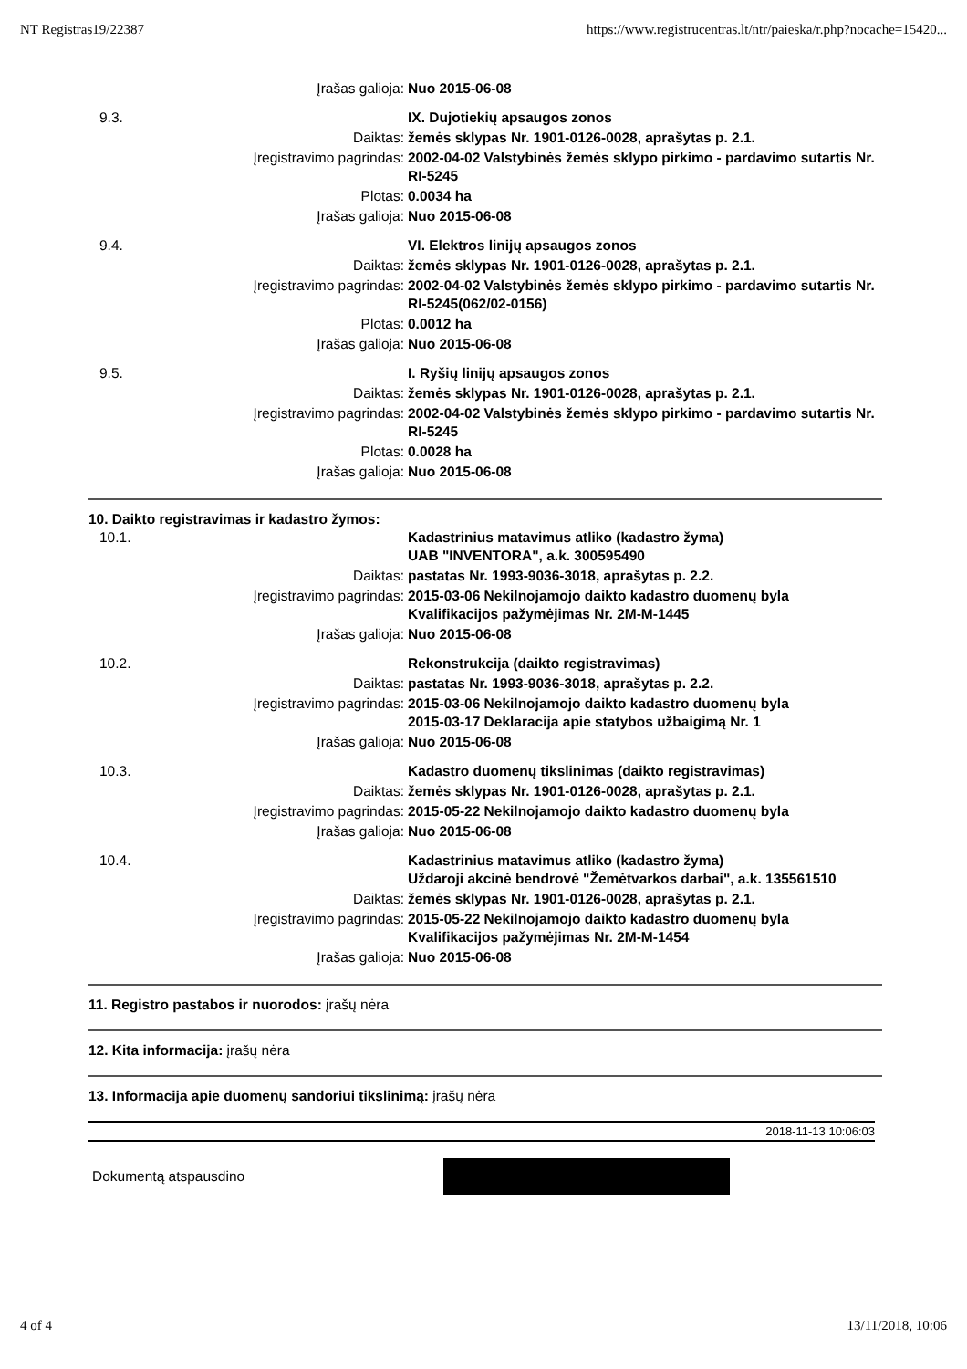NT Registras19/22387 https://www.registrucentras.lt/ntr/paieska/r.php?nocache=15420...
| | Įrašas galioja: | Nuo 2015-06-08 |
| 9.3. | | IX. Dujotiekių apsaugos zonos |
| | Daiktas: | žemės sklypas Nr. 1901-0126-0028, aprašytas p. 2.1. |
| | Įregistravimo pagrindas: | 2002-04-02 Valstybinės žemės sklypo pirkimo - pardavimo sutartis Nr. RI-5245 |
| | Plotas: | 0.0034 ha |
| | Įrašas galioja: | Nuo 2015-06-08 |
| 9.4. | | VI. Elektros linijų apsaugos zonos |
| | Daiktas: | žemės sklypas Nr. 1901-0126-0028, aprašytas p. 2.1. |
| | Įregistravimo pagrindas: | 2002-04-02 Valstybinės žemės sklypo pirkimo - pardavimo sutartis Nr. RI-5245(062/02-0156) |
| | Plotas: | 0.0012 ha |
| | Įrašas galioja: | Nuo 2015-06-08 |
| 9.5. | | I. Ryšių linijų apsaugos zonos |
| | Daiktas: | žemės sklypas Nr. 1901-0126-0028, aprašytas p. 2.1. |
| | Įregistravimo pagrindas: | 2002-04-02 Valstybinės žemės sklypo pirkimo - pardavimo sutartis Nr. RI-5245 |
| | Plotas: | 0.0028 ha |
| | Įrašas galioja: | Nuo 2015-06-08 |
10. Daikto registravimas ir kadastro žymos:
| 10.1. | | Kadastrinius matavimus atliko (kadastro žyma) UAB "INVENTORA", a.k. 300595490 |
| | Daiktas: | pastatas Nr. 1993-9036-3018, aprašytas p. 2.2. |
| | Įregistravimo pagrindas: | 2015-03-06 Nekilnojamojo daikto kadastro duomenų byla Kvalifikacijos pažymėjimas Nr. 2M-M-1445 |
| | Įrašas galioja: | Nuo 2015-06-08 |
| 10.2. | | Rekonstrukcija (daikto registravimas) |
| | Daiktas: | pastatas Nr. 1993-9036-3018, aprašytas p. 2.2. |
| | Įregistravimo pagrindas: | 2015-03-06 Nekilnojamojo daikto kadastro duomenų byla 2015-03-17 Deklaracija apie statybos užbaigimą Nr. 1 |
| | Įrašas galioja: | Nuo 2015-06-08 |
| 10.3. | | Kadastro duomenų tikslinimas (daikto registravimas) |
| | Daiktas: | žemės sklypas Nr. 1901-0126-0028, aprašytas p. 2.1. |
| | Įregistravimo pagrindas: | 2015-05-22 Nekilnojamojo daikto kadastro duomenų byla |
| | Įrašas galioja: | Nuo 2015-06-08 |
| 10.4. | | Kadastrinius matavimus atliko (kadastro žyma) Uždaroji akcinė bendrovė "Žemėtvarkos darbai", a.k. 135561510 |
| | Daiktas: | žemės sklypas Nr. 1901-0126-0028, aprašytas p. 2.1. |
| | Įregistravimo pagrindas: | 2015-05-22 Nekilnojamojo daikto kadastro duomenų byla Kvalifikacijos pažymėjimas Nr. 2M-M-1454 |
| | Įrašas galioja: | Nuo 2015-06-08 |
11. Registro pastabos ir nuorodos: įrašų nėra
12. Kita informacija: įrašų nėra
13. Informacija apie duomenų sandoriui tikslinimą: įrašų nėra
2018-11-13 10:06:03
Dokumentą atspausdino
4 of 4 13/11/2018, 10:06